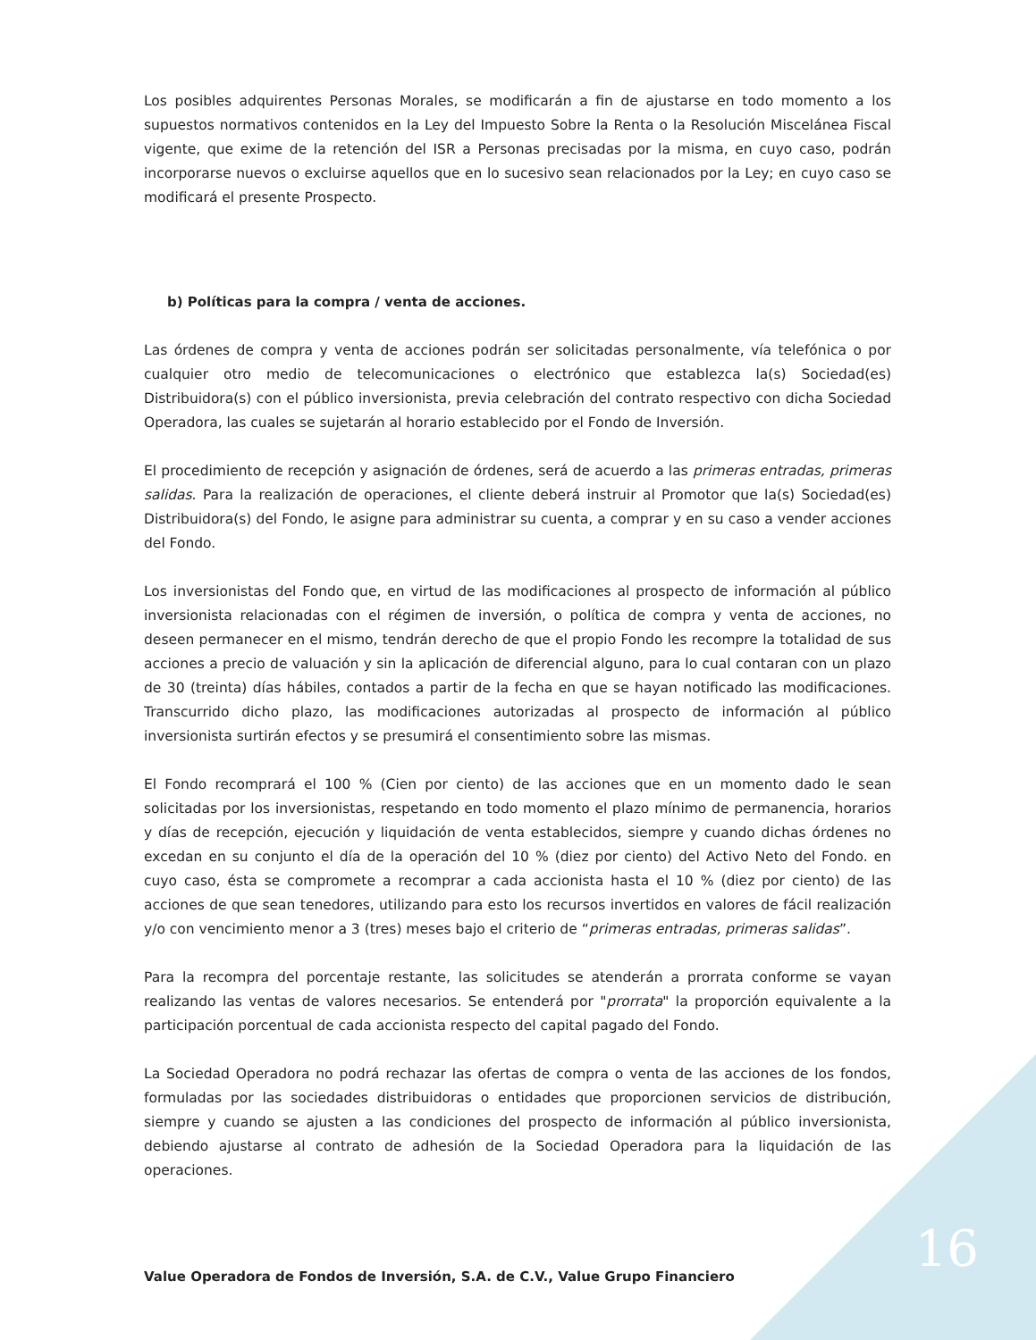Los posibles adquirentes Personas Morales, se modificarán a fin de ajustarse en todo momento a los supuestos normativos contenidos en la Ley del Impuesto Sobre la Renta o la Resolución Miscelánea Fiscal vigente, que exime de la retención del ISR a Personas precisadas por la misma, en cuyo caso, podrán incorporarse nuevos o excluirse aquellos que en lo sucesivo sean relacionados por la Ley; en cuyo caso se modificará el presente Prospecto.
b) Políticas para la compra / venta de acciones.
Las órdenes de compra y venta de acciones podrán ser solicitadas personalmente, vía telefónica o por cualquier otro medio de telecomunicaciones o electrónico que establezca la(s) Sociedad(es) Distribuidora(s) con el público inversionista, previa celebración del contrato respectivo con dicha Sociedad Operadora, las cuales se sujetarán al horario establecido por el Fondo de Inversión.
El procedimiento de recepción y asignación de órdenes, será de acuerdo a las primeras entradas, primeras salidas. Para la realización de operaciones, el cliente deberá instruir al Promotor que la(s) Sociedad(es) Distribuidora(s) del Fondo, le asigne para administrar su cuenta, a comprar y en su caso a vender acciones del Fondo.
Los inversionistas del Fondo que, en virtud de las modificaciones al prospecto de información al público inversionista relacionadas con el régimen de inversión, o política de compra y venta de acciones, no deseen permanecer en el mismo, tendrán derecho de que el propio Fondo les recompre la totalidad de sus acciones a precio de valuación y sin la aplicación de diferencial alguno, para lo cual contaran con un plazo de 30 (treinta) días hábiles, contados a partir de la fecha en que se hayan notificado las modificaciones. Transcurrido dicho plazo, las modificaciones autorizadas al prospecto de información al público inversionista surtirán efectos y se presumirá el consentimiento sobre las mismas.
El Fondo recomprará el 100 % (Cien por ciento) de las acciones que en un momento dado le sean solicitadas por los inversionistas, respetando en todo momento el plazo mínimo de permanencia, horarios y días de recepción, ejecución y liquidación de venta establecidos, siempre y cuando dichas órdenes no excedan en su conjunto el día de la operación del 10 % (diez por ciento) del Activo Neto del Fondo. en cuyo caso, ésta se compromete a recomprar a cada accionista hasta el 10 % (diez por ciento) de las acciones de que sean tenedores, utilizando para esto los recursos invertidos en valores de fácil realización y/o con vencimiento menor a 3 (tres) meses bajo el criterio de “primeras entradas, primeras salidas”.
Para la recompra del porcentaje restante, las solicitudes se atenderán a prorrata conforme se vayan realizando las ventas de valores necesarios. Se entenderá por "prorrata" la proporción equivalente a la participación porcentual de cada accionista respecto del capital pagado del Fondo.
La Sociedad Operadora no podrá rechazar las ofertas de compra o venta de las acciones de los fondos, formuladas por las sociedades distribuidoras o entidades que proporcionen servicios de distribución, siempre y cuando se ajusten a las condiciones del prospecto de información al público inversionista, debiendo ajustarse al contrato de adhesión de la Sociedad Operadora para la liquidación de las operaciones.
16
Value Operadora de Fondos de Inversión, S.A. de C.V., Value Grupo Financiero